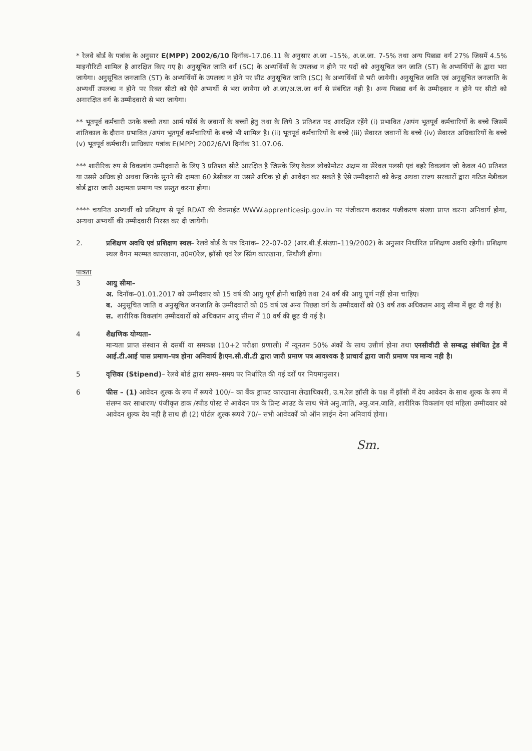* रेलवे बोर्ड के पत्रांक के अनुसार E(MPP) 2002/6/10 दिनॉक–17.06.11 के अनुसार अ.जा –15%, अ.ज.जा. 7-5% तथा अन्य पिछडा वर्ग 27% जिसमें 4.5% माइनौरिटी शामिल है आरक्षित किए गए है। अनुसूचित जाति वर्ग (SC) के अभ्यर्थियों के उपलब्ध न होने पर पदों को अनुसूचित जन जाति (ST) के अभ्यर्थियों के द्वारा भरा जायेगा। अनुसूचित जनजाति (ST) के अभ्यर्थियों के उपलव्ध न होने पर सीट अनुसूचित जाति (SC) के अभ्यर्थियों से भरी जायेगी। अनुसूचित जाति एवं अनूसूचित जनजाति के अभ्यर्थी उपलब्ध न होने पर रिक्त सीटो को ऐसे अभ्यर्थी से भरा जायेगा जो अ.जा/अ.ज.जा वर्ग से संबंधित नही है। अन्य पिछडा वर्ग के उम्मीदवार न होने पर सीटो को अनारक्षित वर्ग के उम्मीदवारो से भरा जायेगा।
** भूतपूर्व कर्मचारी उनके बच्चो तथा आर्म फोंर्स के जवानों के बच्चों हेतु तथा के लिये 3 प्रतिशत पद आरक्षित रहेंगे (i) प्रभावित /अपंग भूतपूर्व कर्मचारियों के बच्चे जिसमें शांतिकाल के दौरान प्रभावित /अपंग भूतपूर्व कर्मचारियों के बच्चे भी शामिल है। (ii) भूतपूर्व कर्मचारियों के बच्चे (iii) सेवारत जवानों के बच्चे (iv) सेवारत अधिकारियों के बच्चे (v) भूतपूर्व कर्मचारी। प्राधिकार पत्रांक E(MPP) 2002/6/VI दिनॉक 31.07.06.
*** शारीरिक रुप से विकलांग उम्मीदवारो के लिए 3 प्रतिशत सीटे आरक्षित है जिसके लिए केवल लोकोमोटर अक्षम या सेरेवल पलसी एवं बहरे विकलांग जो केवल 40 प्रतिशत या उससे अधिक हो अथवा जिनके सुनने की क्षमता 60 डेसीबल या उससे अधिक हो ही आवेदन कर सकते है ऐसे उम्मीदवारो को केन्द्र अथवा राज्य सरकारों द्वारा गठित मेडीकल बोर्ड द्वारा जारी अक्षमता प्रमाण पत्र प्रस्तुत करना होगा।
**** चयनित अभ्यर्थी को प्रशिक्षण से पूर्व RDAT की वेवसाईट WWW.apprenticesip.gov.in पर पंजीकरण कराकर पंजीकरण संख्या प्राप्त करना अनिवार्य होगा, अन्यथा अभ्यर्थी की उम्मीदवारी निरस्त कर दी जायेगी।
2. प्रशिक्षण अवधि एवं प्रशिक्षण स्थल– रेलवे बोर्ड के पत्र दिनांक– 22-07-02 (आर.बी.ई.संख्या–119/2002) के अनुसार निर्धारित प्रशिक्षण अवधि रहेगी। प्रशिक्षण स्थल वैगन मरम्मत कारखाना, उ0म0रेल, झॉसी एवं रेल स्प्रिंग कारखाना, सिथौली होगा।
पात्रता
3 आयु सीमा–
अ. दिनॉक–01.01.2017 को उम्मीदवार को 15 वर्ष की आयु पूर्ण होनी चाहिये तथा 24 वर्ष की आयु पूर्ण नहीं होना चाहिए।
ब. अनुसूचित जाति व अनुसूचित जनजाति के उम्मीदवारों को 05 वर्ष एवं अन्य पिछडा वर्ग के उम्मीदवारों को 03 वर्ष तक अधिकतम आयु सीमा में छूट दी गई है।
स. शारीरिक विकलांग उम्मीदवारों को अधिकतम आयु सीमा में 10 वर्ष की छूट दी गई है।
4 शैक्षणिक योग्यता–
मान्यता प्राप्त संस्थान से दसबीं या समकक्ष (10+2 परीक्षा प्रणाली) में न्यूनतम 50% अंकों के साथ उत्तीर्ण होना तथा एनसीवीटी से सम्बद्ध संबंधित ट्रेड में आई.टी.आई पास प्रमाण–पत्र होना अनिवार्य है।एन.सी.वी.टी द्वारा जारी प्रमाण पत्र आवश्यक है प्राचार्य द्वारा जारी प्रमाण पत्र मान्य नही है।
5 वृत्तिका (Stipend)– रेलवे बोर्ड द्वारा समय–समय पर निर्धारित की गई दरों पर नियमानुसार।
6 फीस – (1) आवेदन शुल्क के रूप में रूपये 100/– का बैंक ड्राफट कारखाना लेखाधिकारी, उ.म.रेल झॉसी के पक्ष में झॉसी में देय आवेदन के साथ शुल्क के रूप में संलग्न कर साधारण/ पंजीकृत डाक /स्पीड पोस्ट से आवेदन पत्र के प्रिन्ट आउट के साथ भेजे अनु.जाति, अनु.जन.जाति, शारीरिक विकलांग एवं महिला उम्मीदवार को आवेदन शुल्क देय नही है साथ ही (2) पोर्टल शुल्क रूपये 70/– सभी आवेदकों को ऑन लाईन देना अनिवार्य होगा।
Sm.